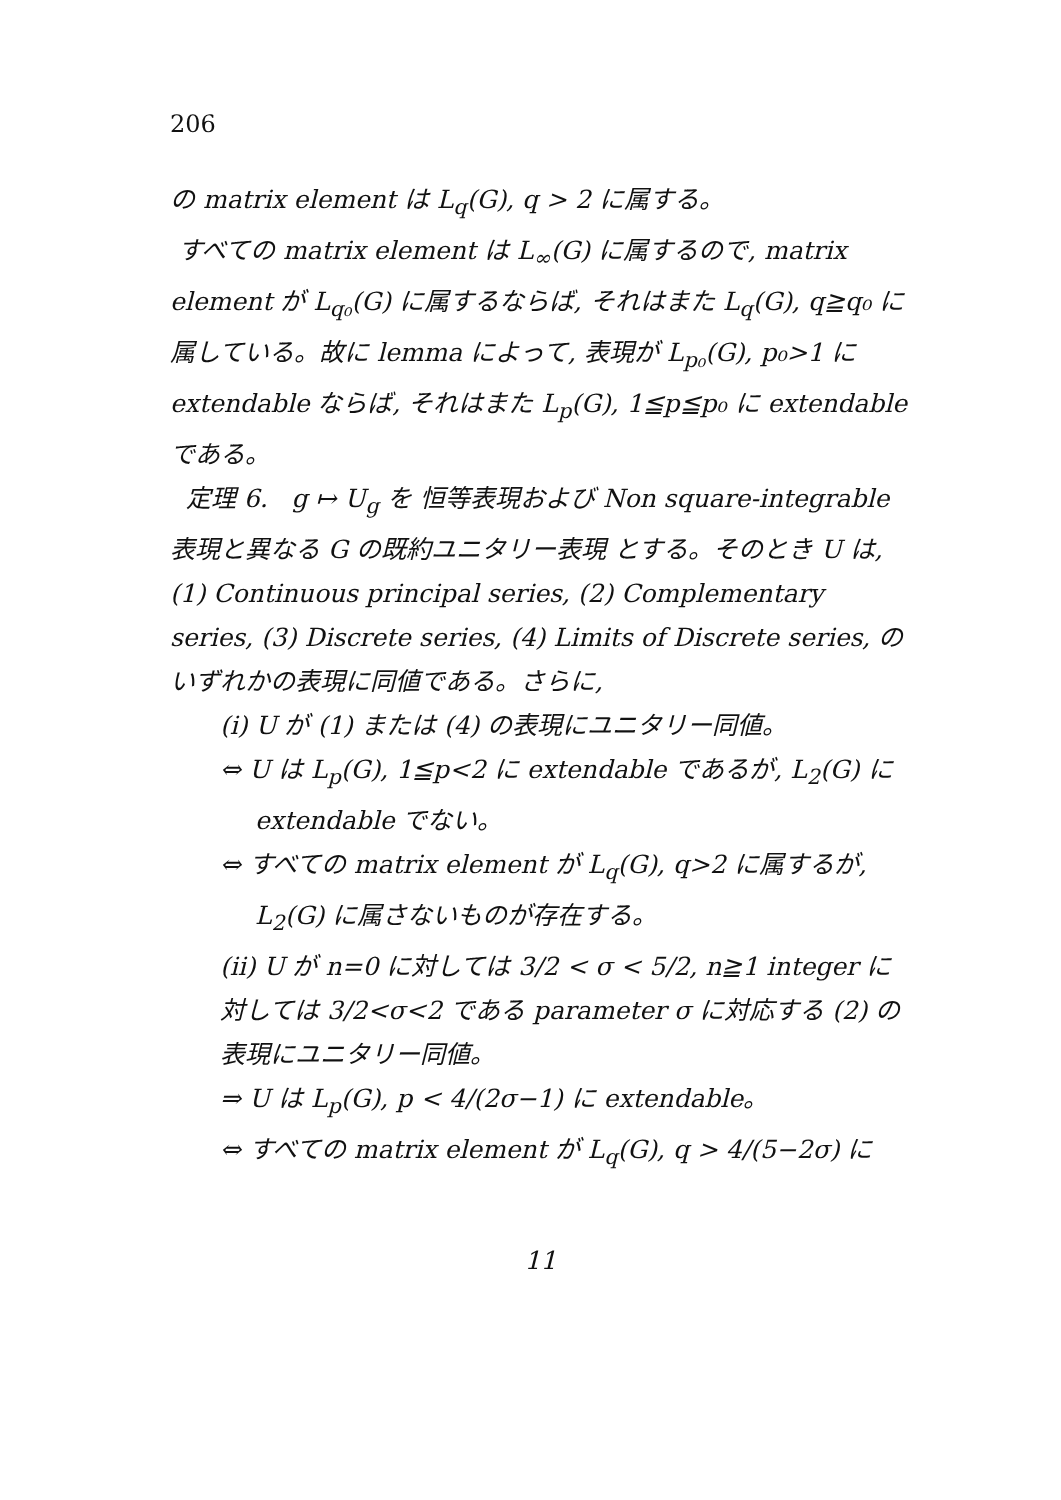206
の matrix element は L<sub>q</sub>(G), q > 2 に属する。
すべての matrix element は L<sub>∞</sub>(G) に属するので, matrix element が L<sub>q₀</sub>(G) に属するならば, それはまた L<sub>q</sub>(G), q≧q₀ に属している。故に lemma によって, 表現が L<sub>p₀</sub>(G), p₀>1 に extendable ならば, それはまた L<sub>p</sub>(G), 1≦p≦p₀ に extendable である。
定理 6. g ↦ U<sub>g</sub> を 恒等表現および Non square-integrable 表現と異なる G の既約ユニタリー表現 とする。そのとき U は, (1) Continuous principal series, (2) Complementary series, (3) Discrete series, (4) Limits of Discrete series, のいずれかの表現に同値である。さらに,
(i) U が (1) または (4) の表現にユニタリー同値。
⇔ U は L<sub>p</sub>(G), 1≦p<2 に extendable であるが, L<sub>2</sub>(G) に
extendable でない。
⇔ すべての matrix element が L<sub>q</sub>(G), q>2 に属するが,
L<sub>2</sub>(G) に属さないものが存在する。
(ii) U が n=0 に対しては 3/2 < σ < 5/2, n≧1 integer に対しては 3/2<σ<2 である parameter σ に対応する (2) の表現にユニタリー同値。
⇒ U は L<sub>p</sub>(G), p < 4/(2σ−1) に extendable。
⇔ すべての matrix element が L<sub>q</sub>(G), q > 4/(5−2σ) に
11